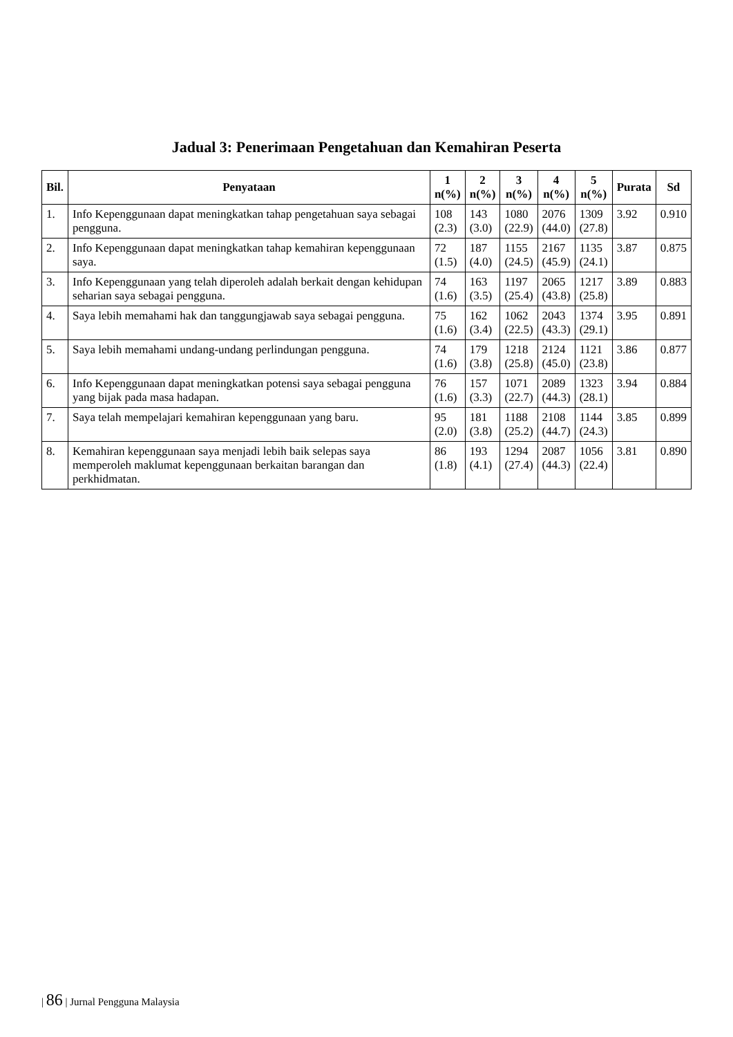Jadual 3: Penerimaan Pengetahuan dan Kemahiran Peserta
| Bil. | Penyataan | 1 n(%) | 2 n(%) | 3 n(%) | 4 n(%) | 5 n(%) | Purata | Sd |
| --- | --- | --- | --- | --- | --- | --- | --- | --- |
| 1. | Info Kepenggunaan dapat meningkatkan tahap pengetahuan saya sebagai pengguna. | 108 (2.3) | 143 (3.0) | 1080 (22.9) | 2076 (44.0) | 1309 (27.8) | 3.92 | 0.910 |
| 2. | Info Kepenggunaan dapat meningkatkan tahap kemahiran kepenggunaan saya. | 72 (1.5) | 187 (4.0) | 1155 (24.5) | 2167 (45.9) | 1135 (24.1) | 3.87 | 0.875 |
| 3. | Info Kepenggunaan yang telah diperoleh adalah berkait dengan kehidupan seharian saya sebagai pengguna. | 74 (1.6) | 163 (3.5) | 1197 (25.4) | 2065 (43.8) | 1217 (25.8) | 3.89 | 0.883 |
| 4. | Saya lebih memahami hak dan tanggungjawab saya sebagai pengguna. | 75 (1.6) | 162 (3.4) | 1062 (22.5) | 2043 (43.3) | 1374 (29.1) | 3.95 | 0.891 |
| 5. | Saya lebih memahami undang-undang perlindungan pengguna. | 74 (1.6) | 179 (3.8) | 1218 (25.8) | 2124 (45.0) | 1121 (23.8) | 3.86 | 0.877 |
| 6. | Info Kepenggunaan dapat meningkatkan potensi saya sebagai pengguna yang bijak pada masa hadapan. | 76 (1.6) | 157 (3.3) | 1071 (22.7) | 2089 (44.3) | 1323 (28.1) | 3.94 | 0.884 |
| 7. | Saya telah mempelajari kemahiran kepenggunaan yang baru. | 95 (2.0) | 181 (3.8) | 1188 (25.2) | 2108 (44.7) | 1144 (24.3) | 3.85 | 0.899 |
| 8. | Kemahiran kepenggunaan saya menjadi lebih baik selepas saya memperoleh maklumat kepenggunaan berkaitan barangan dan perkhidmatan. | 86 (1.8) | 193 (4.1) | 1294 (27.4) | 2087 (44.3) | 1056 (22.4) | 3.81 | 0.890 |
| 86 | Jurnal Pengguna Malaysia